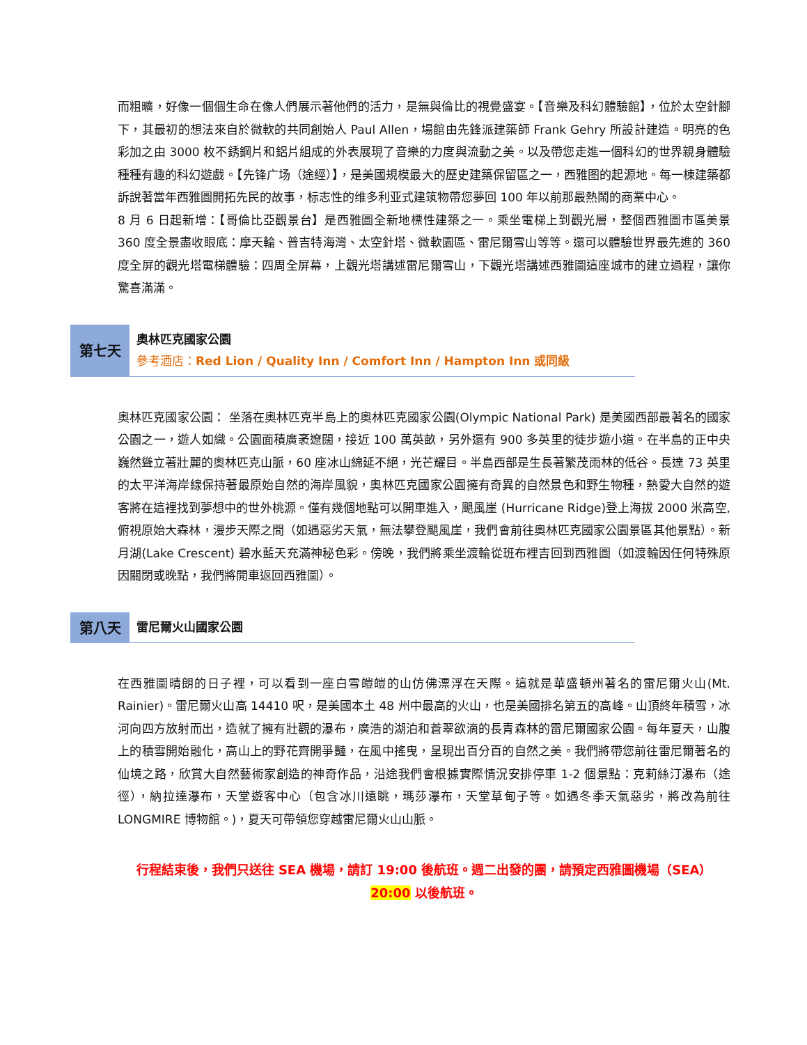而粗曠，好像一個個生命在像人們展示著他們的活力，是無與倫比的視覺盛宴。【音樂及科幻體驗館】，位於太空針腳下，其最初的想法來自於微軟的共同創始人 Paul Allen，場館由先鋒派建築師 Frank Gehry 所設計建造。明亮的色彩加之由 3000 枚不銹鋼片和鋁片組成的外表展現了音樂的力度與流動之美。以及帶您走進一個科幻的世界親身體驗種種有趣的科幻遊戲。【先锋广场（途經）】，是美國規模最大的歷史建築保留區之一，西雅图的起源地。每一棟建築都訴說著當年西雅圖開拓先民的故事，标志性的维多利亚式建筑物帶您夢回 100 年以前那最熱鬧的商業中心。
8 月 6 日起新增：【哥倫比亞觀景台】是西雅圖全新地標性建築之一。乘坐電梯上到觀光層，整個西雅圖市區美景 360 度全景盡收眼底：摩天輪、普吉特海灣、太空針塔、微軟園區、雷尼爾雪山等等。還可以體驗世界最先進的 360 度全屏的觀光塔電梯體驗：四周全屏幕，上觀光塔講述雷尼爾雪山，下觀光塔講述西雅圖這座城市的建立過程，讓你驚喜滿滿。
第七天
奧林匹克國家公園
參考酒店：Red Lion / Quality Inn / Comfort Inn / Hampton Inn 或同級
奧林匹克國家公園： 坐落在奧林匹克半島上的奧林匹克國家公園(Olympic National Park) 是美國西部最著名的國家公園之一，遊人如織。公園面積廣袤遼闊，接近 100 萬英畝，另外還有 900 多英里的徒步遊小道。在半島的正中央巍然聳立著壯麗的奧林匹克山脈，60 座冰山綿延不絕，光芒耀目。半島西部是生長著繁茂雨林的低谷。長達 73 英里的太平洋海岸線保持著最原始自然的海岸風貌，奧林匹克國家公園擁有奇異的自然景色和野生物種，熱愛大自然的遊客將在這裡找到夢想中的世外桃源。僅有幾個地點可以開車進入，颶風崖 (Hurricane Ridge)登上海拔 2000 米高空,俯視原始大森林，漫步天際之間（如遇惡劣天氣，無法攀登颶風崖，我們會前往奧林匹克國家公園景區其他景點）。新月湖(Lake Crescent) 碧水藍天充滿神秘色彩。傍晚，我們將乘坐渡輪從班布裡吉回到西雅圖（如渡輪因任何特殊原因關閉或晚點，我們將開車返回西雅圖）。
第八天
雷尼爾火山國家公園
在西雅圖晴朗的日子裡，可以看到一座白雪皚皚的山仿佛漂浮在天際。這就是華盛頓州著名的雷尼爾火山(Mt. Rainier)。雷尼爾火山高 14410 呎，是美國本土 48 州中最高的火山，也是美國排名第五的高峰。山頂終年積雪，冰河向四方放射而出，造就了擁有壯觀的瀑布，廣浩的湖泊和蒼翠欲滴的長青森林的雷尼爾國家公園。每年夏天，山腹上的積雪開始融化，高山上的野花齊開爭豔，在風中搖曳，呈現出百分百的自然之美。我們將帶您前往雷尼爾著名的仙境之路，欣賞大自然藝術家創造的神奇作品，沿途我們會根據實際情況安排停車 1-2 個景點：克莉絲汀瀑布（途徑），納拉達瀑布，天堂遊客中心（包含冰川遠眺，瑪莎瀑布，天堂草甸子等。如遇冬季天氣惡劣，將改為前往 LONGMIRE 博物館。)，夏天可帶領您穿越雷尼爾火山山脈。
行程結束後，我們只送往 SEA 機場，請訂 19:00 後航班。週二出發的團，請預定西雅圖機場（SEA）
20:00 以後航班。